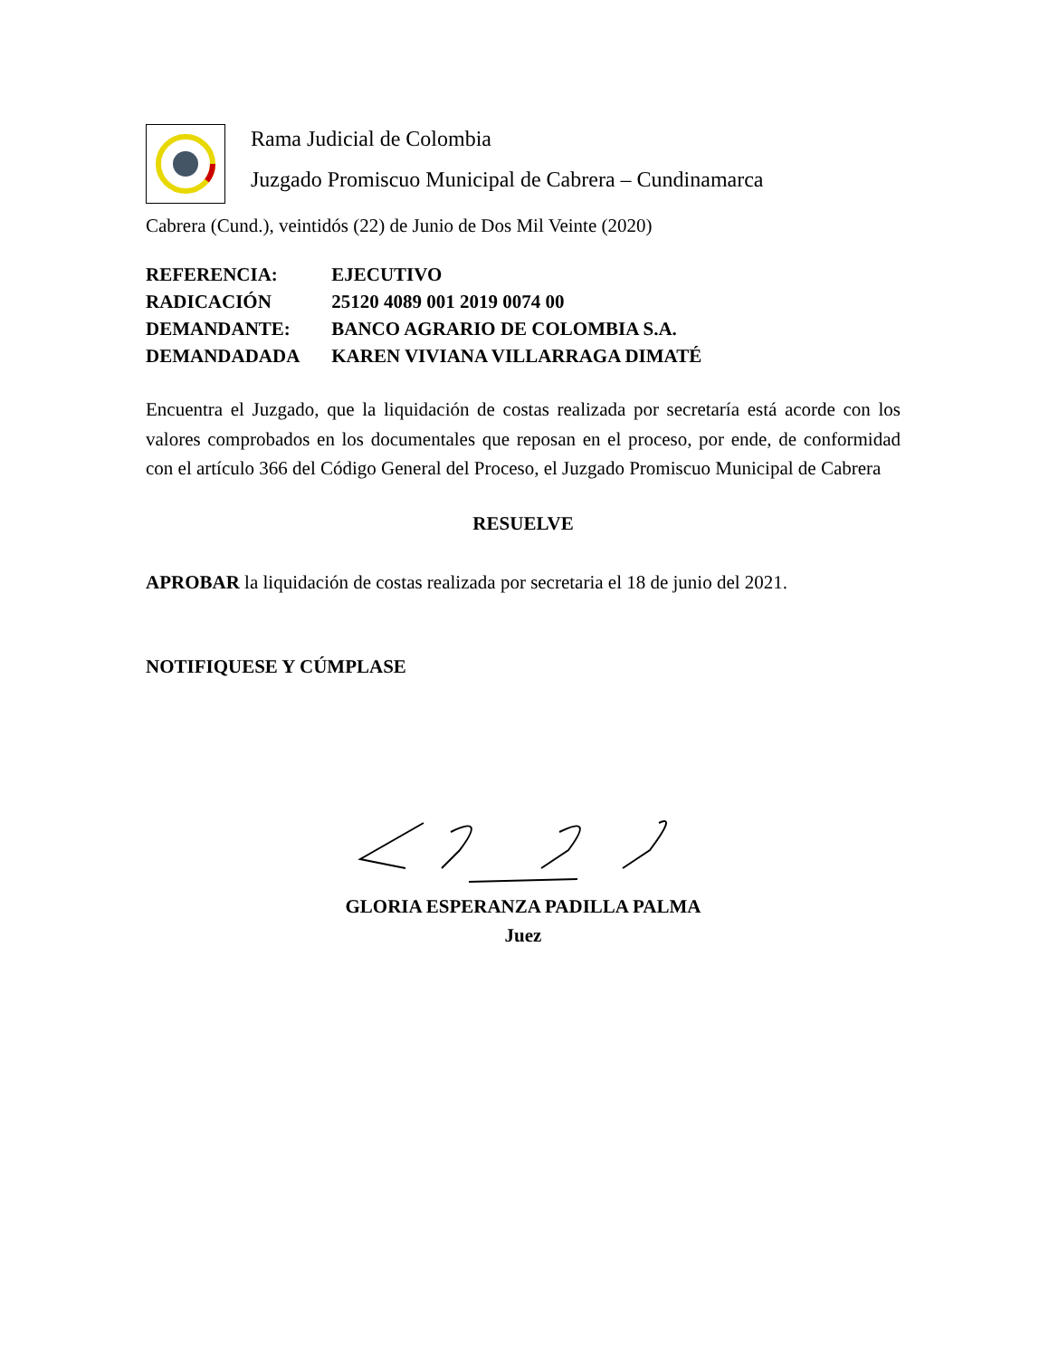Rama Judicial de Colombia
Juzgado Promiscuo Municipal de Cabrera – Cundinamarca
Cabrera (Cund.), veintidós (22) de Junio de Dos Mil Veinte (2020)
REFERENCIA: EJECUTIVO
RADICACIÓN 25120 4089 001 2019 0074 00
DEMANDANTE: BANCO AGRARIO DE COLOMBIA S.A.
DEMANDADADA KAREN VIVIANA VILLARRAGA DIMATÉ
Encuentra el Juzgado, que la liquidación de costas realizada por secretaría está acorde con los valores comprobados en los documentales que reposan en el proceso, por ende, de conformidad con el artículo 366 del Código General del Proceso, el Juzgado Promiscuo Municipal de Cabrera
RESUELVE
APROBAR la liquidación de costas realizada por secretaria el 18 de junio del 2021.
NOTIFIQUESE Y CÚMPLASE
GLORIA ESPERANZA PADILLA PALMA
Juez